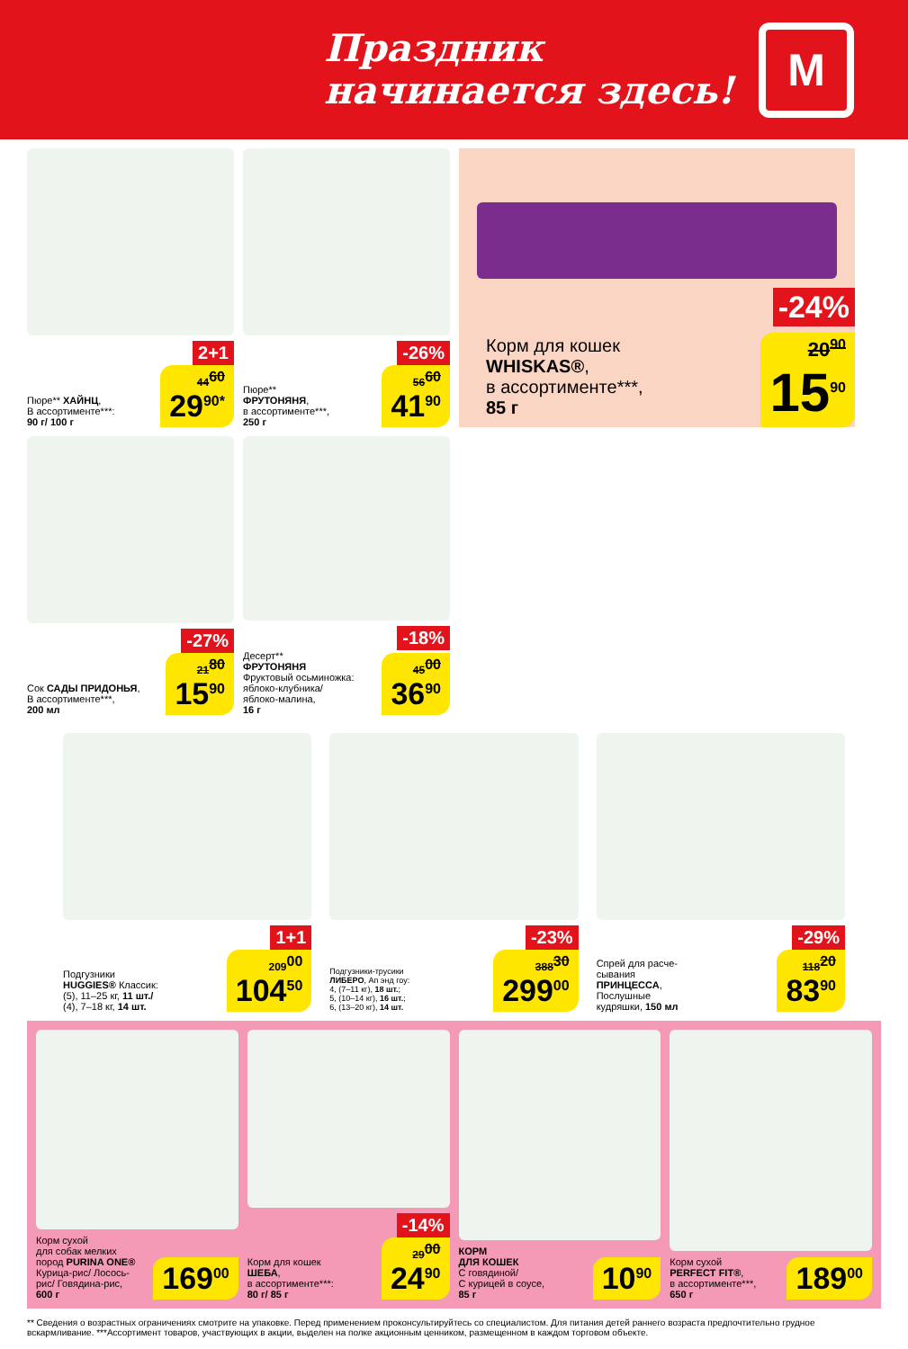Праздник
начинается здесь!
М
2+1
Пюре** ХАЙНЦ,
В ассортименте***:
90 г/ 100 г
44<sup>60</sup>
29<sup>90*</sup>
-26%
Пюре**
ФРУТОНЯНЯ,
в ассортименте***,
250 г
56<sup>60</sup>
41<sup>90</sup>
-24%
Корм для кошек
WHISKAS®,
в ассортименте***,
85 г
20<sup>90</sup>
15<sup>90</sup>
-27%
Сок САДЫ ПРИДОНЬЯ,
В ассортименте***,
200 мл
21<sup>80</sup>
15<sup>90</sup>
-18%
Десерт**
ФРУТОНЯНЯ
Фруктовый осьминожка:
яблоко-клубника/
яблоко-малина,
16 г
45<sup>00</sup>
36<sup>90</sup>
1+1
Подгузники
HUGGIES® Классик:
(5), 11–25 кг, 11 шт./
(4), 7–18 кг, 14 шт.
209<sup>00</sup>
104<sup>50</sup>
-23%
Подгузники-трусики
ЛИБЕРО, Ап энд гоу:
4, (7–11 кг), 18 шт.;
5, (10–14 кг), 16 шт.;
6, (13–20 кг), 14 шт.
388<sup>30</sup>
299<sup>00</sup>
-29%
Спрей для расче-
сывания
ПРИНЦЕССА,
Послушные
кудряшки, 150 мл
118<sup>20</sup>
83<sup>90</sup>
Корм сухой
для собак мелких
пород PURINA ONE®
Курица-рис/ Лосось-
рис/ Говядина-рис,
600 г
169<sup>00</sup>
-14%
Корм для кошек
ШЕБА,
в ассортименте***:
80 г/ 85 г
29<sup>00</sup>
24<sup>90</sup>
КОРМ
ДЛЯ КОШЕК
С говядиной/
С курицей в соусе,
85 г
10<sup>90</sup>
Корм сухой
PERFECT FIT®,
в ассортименте***,
650 г
189<sup>00</sup>
** Сведения о возрастных ограничениях смотрите на упаковке. Перед применением проконсультируйтесь со специалистом. Для питания детей раннего возраста предпочтительно грудное вскармливание. ***Ассортимент товаров, участвующих в акции, выделен на полке акционным ценником, размещенном в каждом торговом объекте.